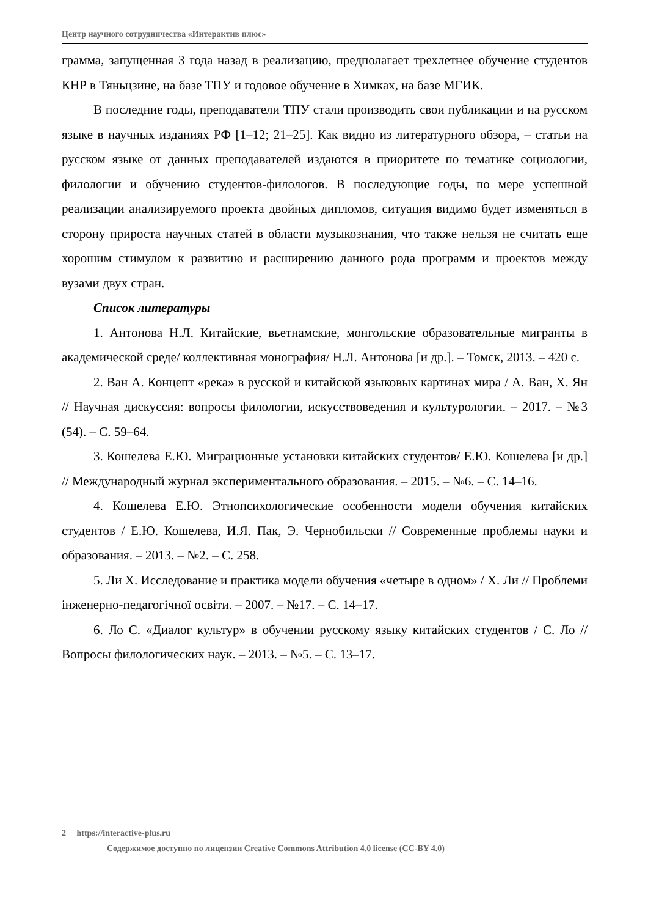Центр научного сотрудничества «Интерактив плюс»
грамма, запущенная 3 года назад в реализацию, предполагает трехлетнее обучение студентов КНР в Тяньцзине, на базе ТПУ и годовое обучение в Химках, на базе МГИК.
В последние годы, преподаватели ТПУ стали производить свои публикации и на русском языке в научных изданиях РФ [1–12; 21–25]. Как видно из литературного обзора, – статьи на русском языке от данных преподавателей издаются в приоритете по тематике социологии, филологии и обучению студентов-филологов. В последующие годы, по мере успешной реализации анализируемого проекта двойных дипломов, ситуация видимо будет изменяться в сторону прироста научных статей в области музыкознания, что также нельзя не считать еще хорошим стимулом к развитию и расширению данного рода программ и проектов между вузами двух стран.
Список литературы
1. Антонова Н.Л. Китайские, вьетнамские, монгольские образовательные мигранты в академической среде/ коллективная монография/ Н.Л. Антонова [и др.]. – Томск, 2013. – 420 с.
2. Ван А. Концепт «река» в русской и китайской языковых картинах мира / А. Ван, Х. Ян // Научная дискуссия: вопросы филологии, искусствоведения и культурологии. – 2017. – №3 (54). – С. 59–64.
3. Кошелева Е.Ю. Миграционные установки китайских студентов/ Е.Ю. Кошелева [и др.] // Международный журнал экспериментального образования. – 2015. – №6. – С. 14–16.
4. Кошелева Е.Ю. Этнопсихологические особенности модели обучения китайских студентов / Е.Ю. Кошелева, И.Я. Пак, Э. Чернобильски // Современные проблемы науки и образования. – 2013. – №2. – С. 258.
5. Ли Х. Исследование и практика модели обучения «четыре в одном» / Х. Ли // Проблеми інженерно-педагогічної освіти. – 2007. – №17. – С. 14–17.
6. Ло С. «Диалог культур» в обучении русскому языку китайских студентов / С. Ло // Вопросы филологических наук. – 2013. – №5. – С. 13–17.
2 https://interactive-plus.ru
Содержимое доступно по лицензии Creative Commons Attribution 4.0 license (CC-BY 4.0)